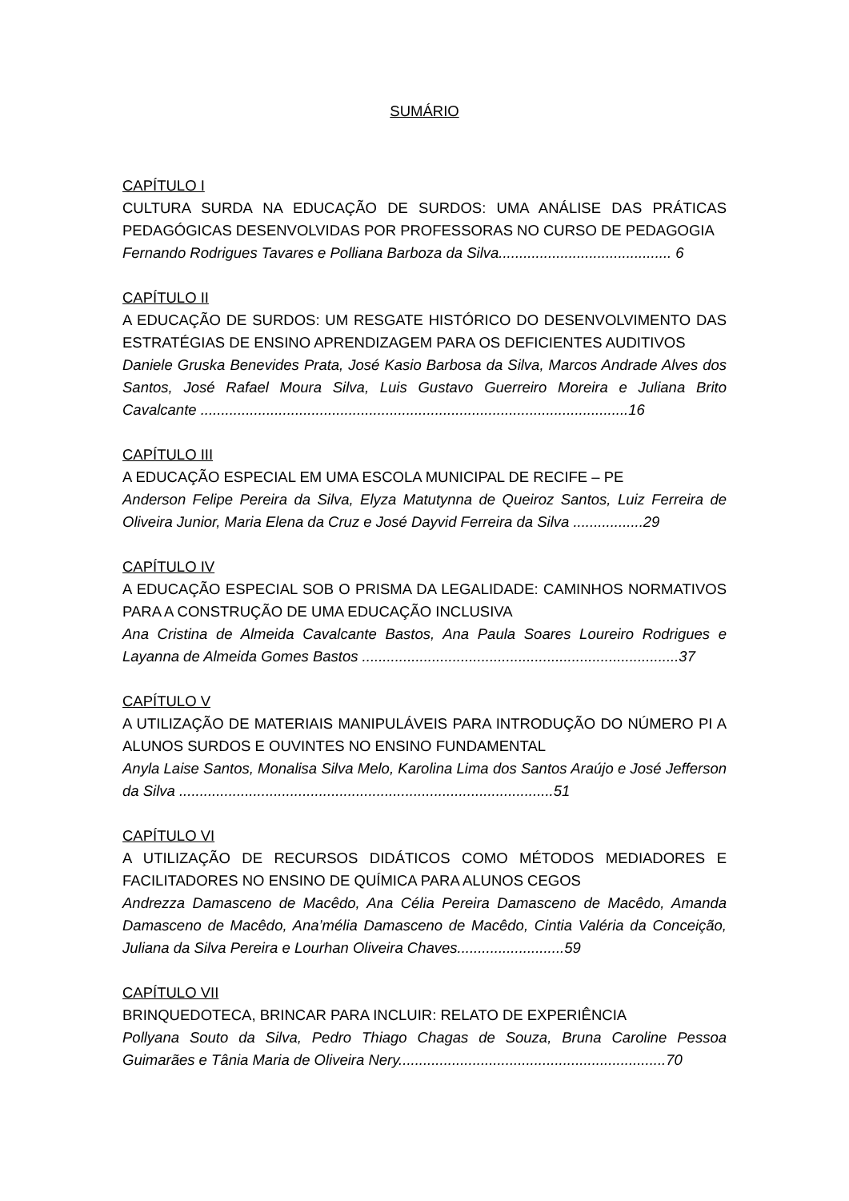SUMÁRIO
CAPÍTULO I
CULTURA SURDA NA EDUCAÇÃO DE SURDOS: UMA ANÁLISE DAS PRÁTICAS PEDAGÓGICAS DESENVOLVIDAS POR PROFESSORAS NO CURSO DE PEDAGOGIA
Fernando Rodrigues Tavares e Polliana Barboza da Silva.......................................... 6
CAPÍTULO II
A EDUCAÇÃO DE SURDOS: UM RESGATE HISTÓRICO DO DESENVOLVIMENTO DAS ESTRATÉGIAS DE ENSINO APRENDIZAGEM PARA OS DEFICIENTES AUDITIVOS
Daniele Gruska Benevides Prata, José Kasio Barbosa da Silva, Marcos Andrade Alves dos Santos, José Rafael Moura Silva, Luis Gustavo Guerreiro Moreira e Juliana Brito Cavalcante ........................................................................................................16
CAPÍTULO III
A EDUCAÇÃO ESPECIAL EM UMA ESCOLA MUNICIPAL DE RECIFE – PE
Anderson Felipe Pereira da Silva, Elyza Matutynna de Queiroz Santos, Luiz Ferreira de Oliveira Junior, Maria Elena da Cruz e José Dayvid Ferreira da Silva .................29
CAPÍTULO IV
A EDUCAÇÃO ESPECIAL SOB O PRISMA DA LEGALIDADE: CAMINHOS NORMATIVOS PARA A CONSTRUÇÃO DE UMA EDUCAÇÃO INCLUSIVA
Ana Cristina de Almeida Cavalcante Bastos, Ana Paula Soares Loureiro Rodrigues e Layanna de Almeida Gomes Bastos .............................................................................37
CAPÍTULO V
A UTILIZAÇÃO DE MATERIAIS MANIPULÁVEIS PARA INTRODUÇÃO DO NÚMERO PI A ALUNOS SURDOS E OUVINTES NO ENSINO FUNDAMENTAL
Anyla Laise Santos, Monalisa Silva Melo, Karolina Lima dos Santos Araújo e José Jefferson da Silva ...........................................................................................51
CAPÍTULO VI
A UTILIZAÇÃO DE RECURSOS DIDÁTICOS COMO MÉTODOS MEDIADORES E FACILITADORES NO ENSINO DE QUÍMICA PARA ALUNOS CEGOS
Andrezza Damasceno de Macêdo, Ana Célia Pereira Damasceno de Macêdo, Amanda Damasceno de Macêdo, Ana’mélia Damasceno de Macêdo, Cintia Valéria da Conceição, Juliana da Silva Pereira e Lourhan Oliveira Chaves..........................59
CAPÍTULO VII
BRINQUEDOTECA, BRINCAR PARA INCLUIR: RELATO DE EXPERIÊNCIA
Pollyana Souto da Silva, Pedro Thiago Chagas de Souza, Bruna Caroline Pessoa Guimarães e Tânia Maria de Oliveira Nery.................................................................70